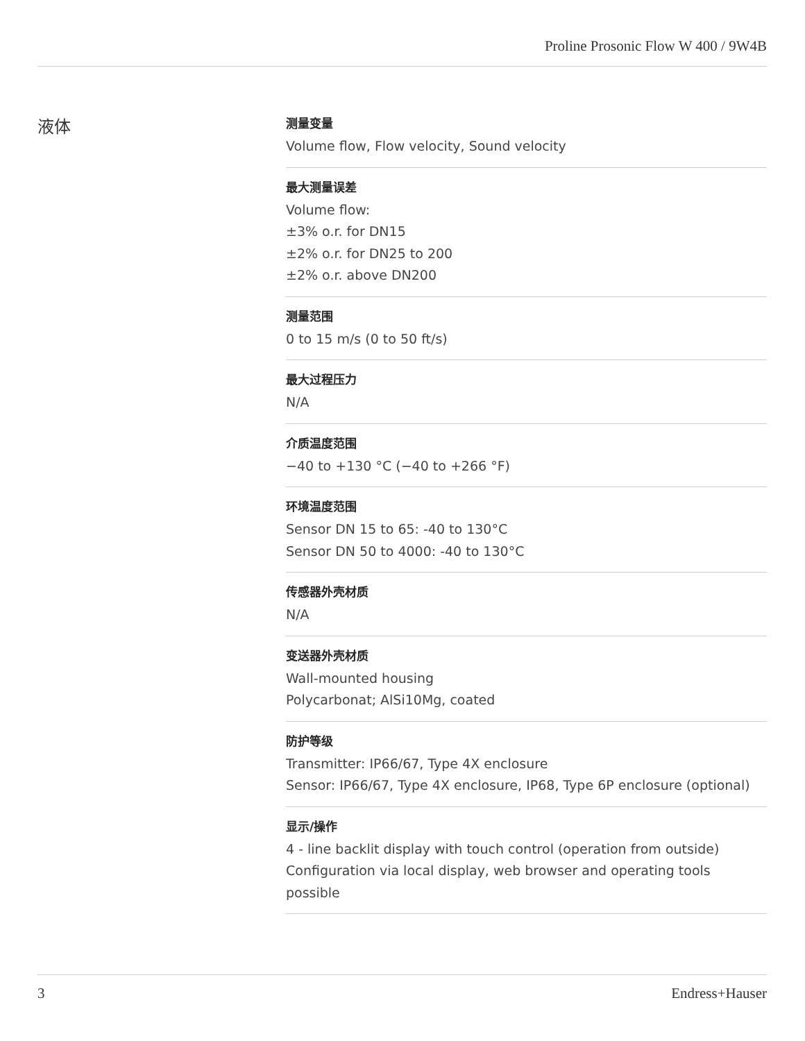Proline Prosonic Flow W 400 / 9W4B
液体
测量变量
Volume flow, Flow velocity, Sound velocity
最大测量误差
Volume flow:
±3% o.r. for DN15
±2% o.r. for DN25 to 200
±2% o.r. above DN200
测量范围
0 to 15 m/s (0 to 50 ft/s)
最大过程压力
N/A
介质温度范围
−40 to +130 °C (−40 to +266 °F)
环境温度范围
Sensor DN 15 to 65: -40 to 130°C
Sensor DN 50 to 4000: -40 to 130°C
传感器外壳材质
N/A
变送器外壳材质
Wall-mounted housing
Polycarbonat; AlSi10Mg, coated
防护等级
Transmitter: IP66/67, Type 4X enclosure
Sensor: IP66/67, Type 4X enclosure, IP68, Type 6P enclosure (optional)
显示/操作
4 - line backlit display with touch control (operation from outside)
Configuration via local display, web browser and operating tools possible
3 Endress+Hauser